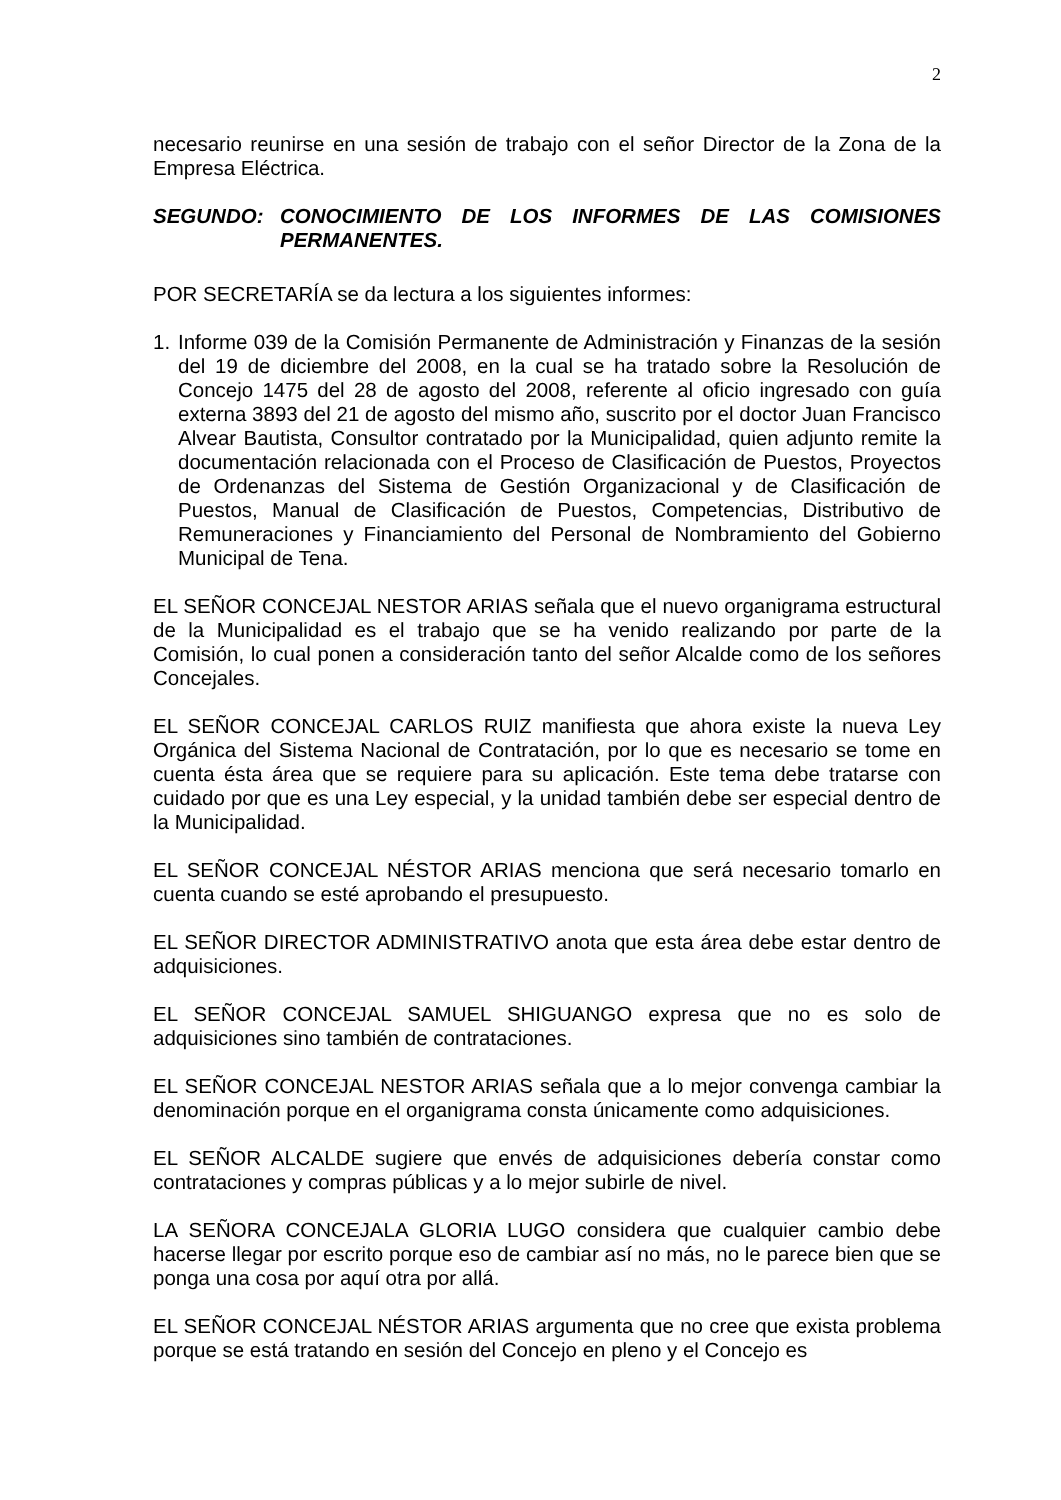2
necesario reunirse en una sesión de trabajo con el señor Director de la Zona de la Empresa Eléctrica.
SEGUNDO: CONOCIMIENTO DE LOS INFORMES DE LAS COMISIONES PERMANENTES.
POR SECRETARÍA se da lectura a los siguientes informes:
1. Informe 039 de la Comisión Permanente de Administración y Finanzas de la sesión del 19 de diciembre del 2008, en la cual se ha tratado sobre la Resolución de Concejo 1475 del 28 de agosto del 2008, referente al oficio ingresado con guía externa 3893 del 21 de agosto del mismo año, suscrito por el doctor Juan Francisco Alvear Bautista, Consultor contratado por la Municipalidad, quien adjunto remite la documentación relacionada con el Proceso de Clasificación de Puestos, Proyectos de Ordenanzas del Sistema de Gestión Organizacional y de Clasificación de Puestos, Manual de Clasificación de Puestos, Competencias, Distributivo de Remuneraciones y Financiamiento del Personal de Nombramiento del Gobierno Municipal de Tena.
EL SEÑOR CONCEJAL NESTOR ARIAS señala que el nuevo organigrama estructural de la Municipalidad es el trabajo que se ha venido realizando por parte de la Comisión, lo cual ponen a consideración tanto del señor Alcalde como de los señores Concejales.
EL SEÑOR CONCEJAL CARLOS RUIZ manifiesta que ahora existe la nueva Ley Orgánica del Sistema Nacional de Contratación, por lo que es necesario se tome en cuenta ésta área que se requiere para su aplicación. Este tema debe tratarse con cuidado por que es una Ley especial, y la unidad también debe ser especial dentro de la Municipalidad.
EL SEÑOR CONCEJAL NÉSTOR ARIAS menciona que será necesario tomarlo en cuenta cuando se esté aprobando el presupuesto.
EL SEÑOR DIRECTOR ADMINISTRATIVO anota que esta área debe estar dentro de adquisiciones.
EL SEÑOR CONCEJAL SAMUEL SHIGUANGO expresa que no es solo de adquisiciones sino también de contrataciones.
EL SEÑOR CONCEJAL NESTOR ARIAS señala que a lo mejor convenga cambiar la denominación porque en el organigrama consta únicamente como adquisiciones.
EL SEÑOR ALCALDE sugiere que envés de adquisiciones debería constar como contrataciones y compras públicas y a lo mejor subirle de nivel.
LA SEÑORA CONCEJALA GLORIA LUGO considera que cualquier cambio debe hacerse llegar por escrito porque eso de cambiar así no más, no le parece bien que se ponga una cosa por aquí otra por allá.
EL SEÑOR CONCEJAL NÉSTOR ARIAS argumenta que no cree que exista problema porque se está tratando en sesión del Concejo en pleno y el Concejo es